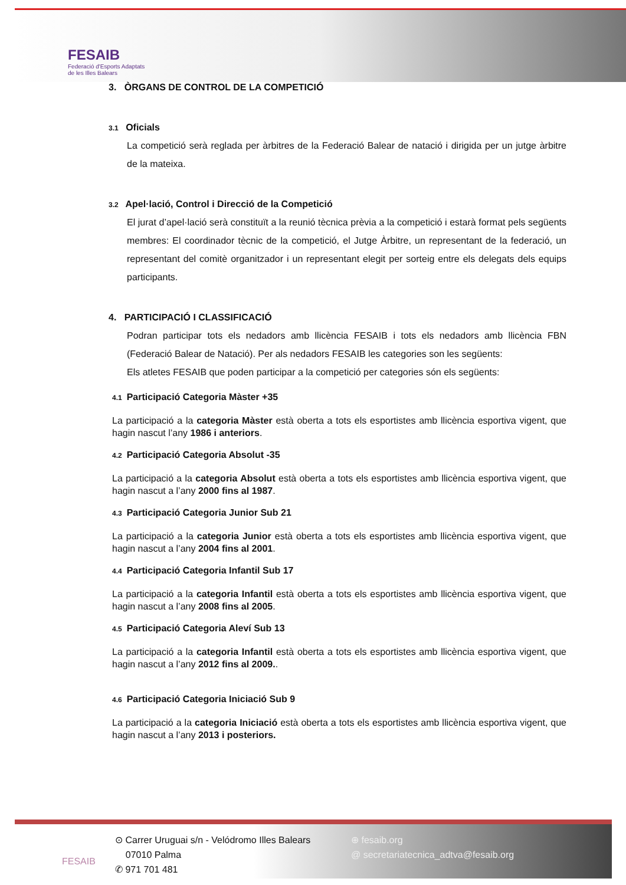FESAIB
Federació d'Esports Adaptats
de les Illes Balears
3. ÒRGANS DE CONTROL DE LA COMPETICIÓ
3.1 Oficials
La competició serà reglada per àrbitres de la Federació Balear de natació i dirigida per un jutge àrbitre de la mateixa.
3.2 Apel·lació, Control i Direcció de la Competició
El jurat d’apel·lació serà constituït a la reunió tècnica prèvia a la competició i estarà format pels següents membres: El coordinador tècnic de la competició, el Jutge Àrbitre, un representant de la federació, un representant del comitè organitzador i un representant elegit per sorteig entre els delegats dels equips participants.
4. PARTICIPACIÓ I CLASSIFICACIÓ
Podran participar tots els nedadors amb llicència FESAIB i tots els nedadors amb llicència FBN (Federació Balear de Natació). Per als nedadors FESAIB les categories son les següents:
Els atletes FESAIB que poden participar a la competició per categories són els següents:
4.1 Participació Categoria Màster +35
La participació a la categoria Màster està oberta a tots els esportistes amb llicència esportiva vigent, que hagin nascut l’any 1986 i anteriors.
4.2 Participació Categoria Absolut -35
La participació a la categoria Absolut està oberta a tots els esportistes amb llicència esportiva vigent, que hagin nascut a l’any 2000 fins al 1987.
4.3 Participació Categoria Junior Sub 21
La participació a la categoria Junior està oberta a tots els esportistes amb llicència esportiva vigent, que hagin nascut a l’any 2004 fins al 2001.
4.4 Participació Categoria Infantil Sub 17
La participació a la categoria Infantil està oberta a tots els esportistes amb llicència esportiva vigent, que hagin nascut a l’any 2008 fins al 2005.
4.5 Participació Categoria Aleví Sub 13
La participació a la categoria Infantil està oberta a tots els esportistes amb llicència esportiva vigent, que hagin nascut a l’any 2012 fins al 2009..
4.6 Participació Categoria Iniciació Sub 9
La participació a la categoria Iniciació està oberta a tots els esportistes amb llicència esportiva vigent, que hagin nascut a l’any 2013 i posteriors.
FESAIB
⊙ Carrer Uruguai s/n - Velódromo Illes Balears
07010 Palma
✆ 971 701 481
⊕ fesaib.org
@ secretariatecnica_adtva@fesaib.org